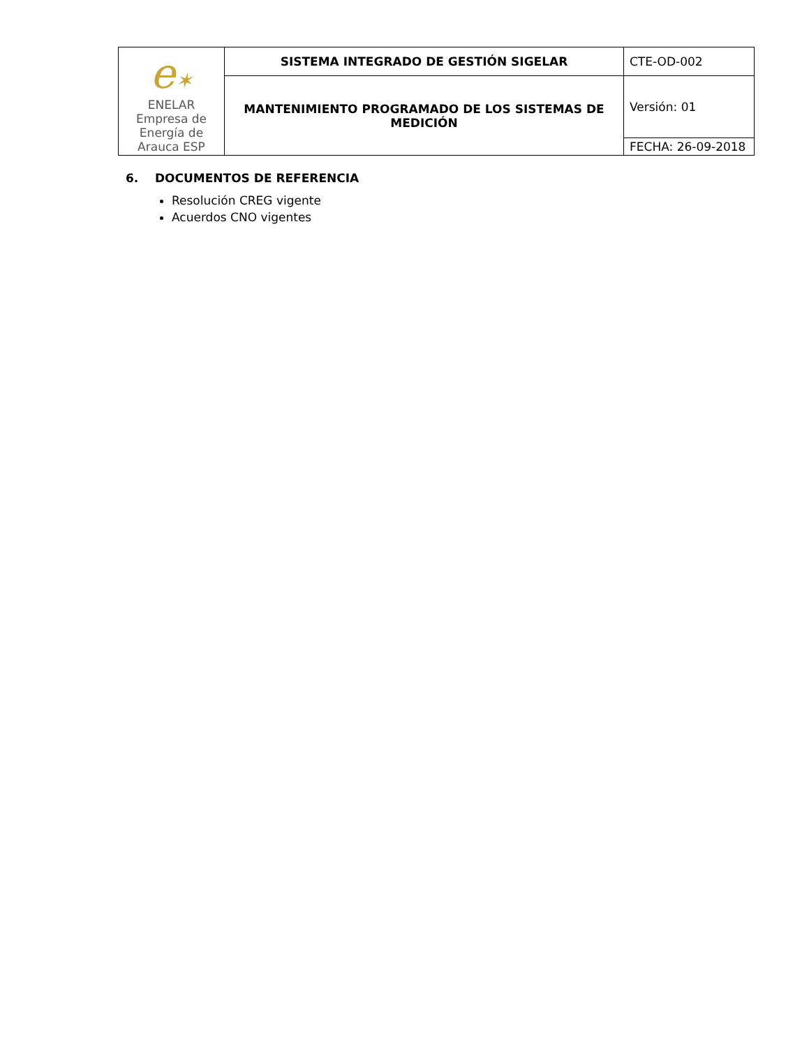| e ✶ ENELAR Empresa de Energía de Arauca ESP | SISTEMA INTEGRADO DE GESTIÓN SIGELAR | CTE-OD-002 |
| | MANTENIMIENTO PROGRAMADO DE LOS SISTEMAS DE MEDICIÓN | Versión: 01 |
| | | FECHA: 26-09-2018 |
6. DOCUMENTOS DE REFERENCIA
Resolución CREG vigente
Acuerdos CNO vigentes